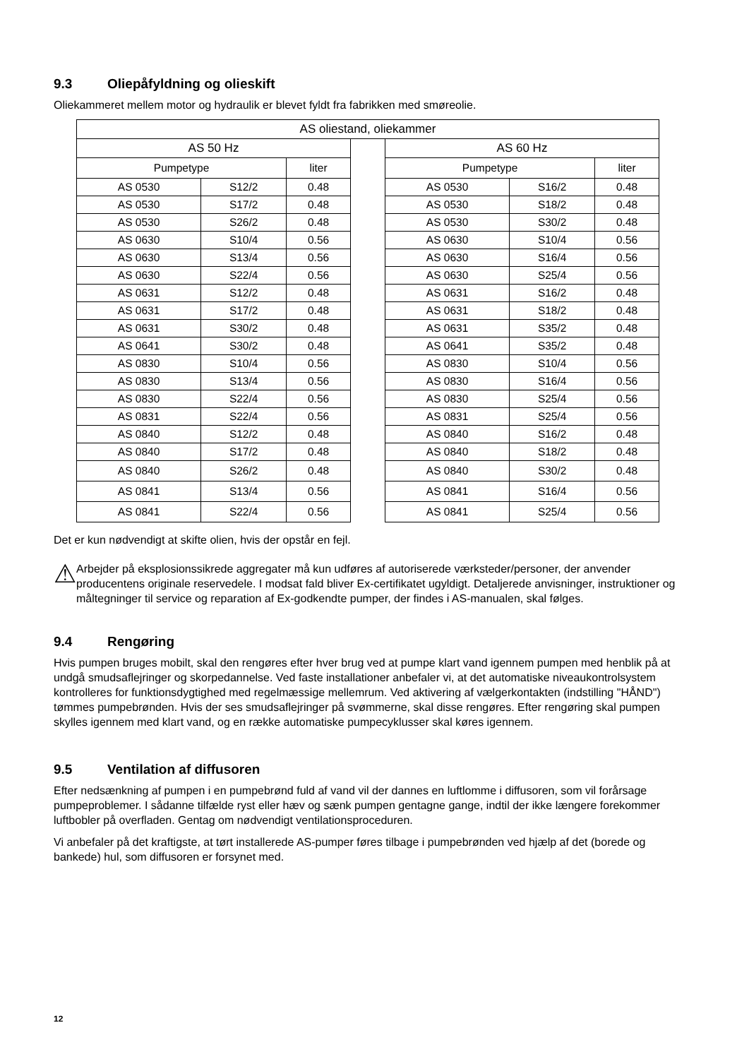9.3 Oliepåfyldning og olieskift
Oliekammeret mellem motor og hydraulik er blevet fyldt fra fabrikken med smøreolie.
| AS oliestand, oliekammer | | | | | | |
| AS 50 Hz | | | | AS 60 Hz | | |
| Pumpetype | | liter | | Pumpetype | | liter |
| AS 0530 | S12/2 | 0.48 | | AS 0530 | S16/2 | 0.48 |
| AS 0530 | S17/2 | 0.48 | | AS 0530 | S18/2 | 0.48 |
| AS 0530 | S26/2 | 0.48 | | AS 0530 | S30/2 | 0.48 |
| AS 0630 | S10/4 | 0.56 | | AS 0630 | S10/4 | 0.56 |
| AS 0630 | S13/4 | 0.56 | | AS 0630 | S16/4 | 0.56 |
| AS 0630 | S22/4 | 0.56 | | AS 0630 | S25/4 | 0.56 |
| AS 0631 | S12/2 | 0.48 | | AS 0631 | S16/2 | 0.48 |
| AS 0631 | S17/2 | 0.48 | | AS 0631 | S18/2 | 0.48 |
| AS 0631 | S30/2 | 0.48 | | AS 0631 | S35/2 | 0.48 |
| AS 0641 | S30/2 | 0.48 | | AS 0641 | S35/2 | 0.48 |
| AS 0830 | S10/4 | 0.56 | | AS 0830 | S10/4 | 0.56 |
| AS 0830 | S13/4 | 0.56 | | AS 0830 | S16/4 | 0.56 |
| AS 0830 | S22/4 | 0.56 | | AS 0830 | S25/4 | 0.56 |
| AS 0831 | S22/4 | 0.56 | | AS 0831 | S25/4 | 0.56 |
| AS 0840 | S12/2 | 0.48 | | AS 0840 | S16/2 | 0.48 |
| AS 0840 | S17/2 | 0.48 | | AS 0840 | S18/2 | 0.48 |
| AS 0840 | S26/2 | 0.48 | | AS 0840 | S30/2 | 0.48 |
| AS 0841 | S13/4 | 0.56 | | AS 0841 | S16/4 | 0.56 |
| AS 0841 | S22/4 | 0.56 | | AS 0841 | S25/4 | 0.56 |
Det er kun nødvendigt at skifte olien, hvis der opstår en fejl.
⚠
Arbejder på eksplosionssikrede aggregater må kun udføres af autoriserede værksteder/personer, der anvender producentens originale reservedele. I modsat fald bliver Ex-certifikatet ugyldigt. Detaljerede anvisninger, instruktioner og måltegninger til service og reparation af Ex-godkendte pumper, der findes i AS-manualen, skal følges.
9.4 Rengøring
Hvis pumpen bruges mobilt, skal den rengøres efter hver brug ved at pumpe klart vand igennem pumpen med henblik på at undgå smudsaflejringer og skorpedannelse. Ved faste installationer anbefaler vi, at det automatiske niveaukontrolsystem kontrolleres for funktionsdygtighed med regelmæssige mellemrum. Ved aktivering af vælgerkontakten (indstilling "HÅND") tømmes pumpebrønden. Hvis der ses smudsaflejringer på svømmerne, skal disse rengøres. Efter rengøring skal pumpen skylles igennem med klart vand, og en række automatiske pumpecyklusser skal køres igennem.
9.5 Ventilation af diffusoren
Efter nedsænkning af pumpen i en pumpebrønd fuld af vand vil der dannes en luftlomme i diffusoren, som vil forårsage pumpeproblemer. I sådanne tilfælde ryst eller hæv og sænk pumpen gentagne gange, indtil der ikke længere forekommer luftbobler på overfladen. Gentag om nødvendigt ventilationsproceduren.
Vi anbefaler på det kraftigste, at tørt installerede AS-pumper føres tilbage i pumpebrønden ved hjælp af det (borede og bankede) hul, som diffusoren er forsynet med.
12